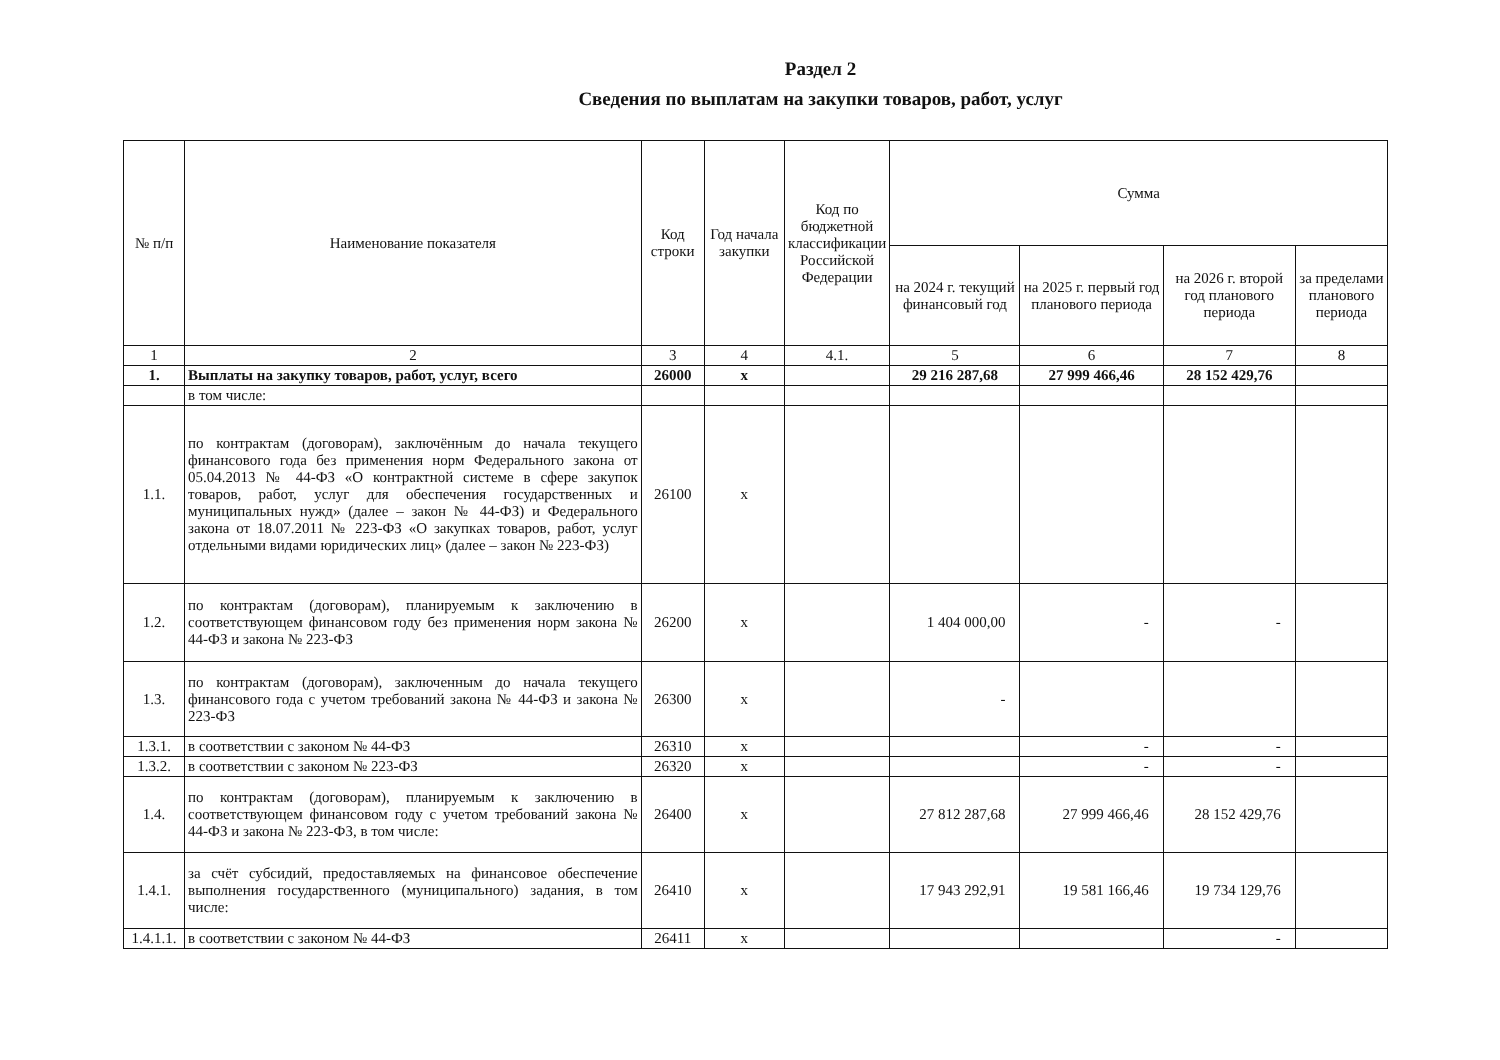Раздел 2
Сведения по выплатам на закупки товаров, работ, услуг
| № п/п | Наименование показателя | Код строки | Год начала закупки | Код по бюджетной классификации Российской Федерации | Сумма | | | |
| --- | --- | --- | --- | --- | --- | --- | --- | --- |
| | | | | | на 2024 г. текущий финансовый год | на 2025 г. первый год планового периода | на 2026 г. второй год планового периода | за пределами планового периода |
| 1 | 2 | 3 | 4 | 4.1. | 5 | 6 | 7 | 8 |
| 1. | Выплаты на закупку товаров, работ, услуг, всего | 26000 | x | | 29 216 287,68 | 27 999 466,46 | 28 152 429,76 | |
| | в том числе: | | | | | | | |
| 1.1. | по контрактам (договорам), заключённым до начала текущего финансового года без применения норм Федерального закона от 05.04.2013 № 44-ФЗ «О контрактной системе в сфере закупок товаров, работ, услуг для обеспечения государственных и муниципальных нужд» (далее – закон № 44-ФЗ) и Федерального закона от 18.07.2011 № 223-ФЗ «О закупках товаров, работ, услуг отдельными видами юридических лиц» (далее – закон № 223-ФЗ) | 26100 | x | | | | | |
| 1.2. | по контрактам (договорам), планируемым к заключению в соответствующем финансовом году без применения норм закона № 44-ФЗ и закона № 223-ФЗ | 26200 | x | | 1 404 000,00 | - | - | |
| 1.3. | по контрактам (договорам), заключенным до начала текущего финансового года с учетом требований закона № 44-ФЗ и закона № 223-ФЗ | 26300 | x | | - | | | |
| 1.3.1. | в соответствии с законом № 44-ФЗ | 26310 | x | | | - | - | |
| 1.3.2. | в соответствии с законом № 223-ФЗ | 26320 | x | | | - | - | |
| 1.4. | по контрактам (договорам), планируемым к заключению в соответствующем финансовом году с учетом требований закона № 44-ФЗ и закона № 223-ФЗ, в том числе: | 26400 | x | | 27 812 287,68 | 27 999 466,46 | 28 152 429,76 | |
| 1.4.1. | за счёт субсидий, предоставляемых на финансовое обеспечение выполнения государственного (муниципального) задания, в том числе: | 26410 | x | | 17 943 292,91 | 19 581 166,46 | 19 734 129,76 | |
| 1.4.1.1. | в соответствии с законом № 44-ФЗ | 26411 | x | | | | - | |